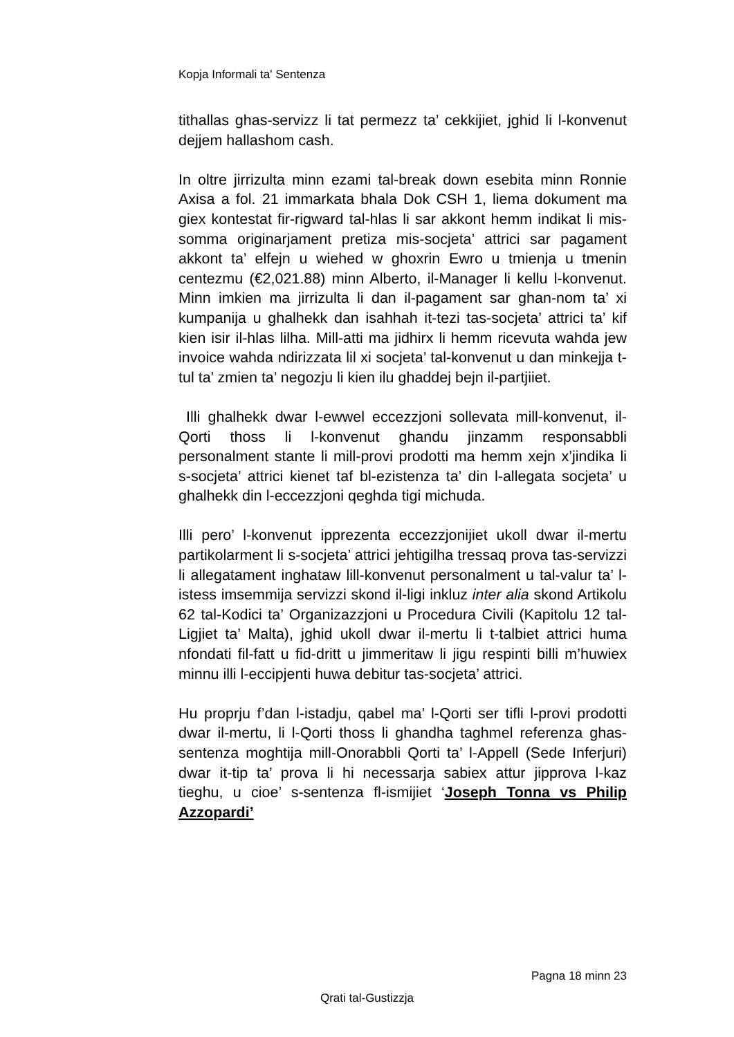Kopja Informali ta' Sentenza
tithallas ghas-servizz li tat permezz ta’ cekkijiet, jghid li l-konvenut dejjem hallashom cash.
In oltre jirrizulta minn ezami tal-break down esebita minn Ronnie Axisa a fol. 21 immarkata bhala Dok CSH 1, liema dokument ma giex kontestat fir-rigward tal-hlas li sar akkont hemm indikat li mis-somma originarjament pretiza mis-socjeta’ attrici sar pagament akkont ta’ elfejn u wiehed w ghoxrin Ewro u tmienja u tmenin centezmu (€2,021.88) minn Alberto, il-Manager li kellu l-konvenut. Minn imkien ma jirrizulta li dan il-pagament sar ghan-nom ta’ xi kumpanija u ghalhekk dan isahhah it-tezi tas-socjeta’ attrici ta’ kif kien isir il-hlas lilha. Mill-atti ma jidhirx li hemm ricevuta wahda jew invoice wahda ndirizzata lil xi socjeta’ tal-konvenut u dan minkejja t-tul ta’ zmien ta’ negozju li kien ilu ghaddej bejn il-partjiiet.
Illi ghalhekk dwar l-ewwel eccezzjoni sollevata mill-konvenut, il-Qorti thoss li l-konvenut ghandu jinzamm responsabbli personalment stante li mill-provi prodotti ma hemm xejn x’jindika li s-socjeta’ attrici kienet taf bl-ezistenza ta’ din l-allegata socjeta’ u ghalhekk din l-eccezzjoni qeghda tigi michuda.
Illi pero’ l-konvenut ipprezenta eccezzjonijiet ukoll dwar il-mertu partikolarment li s-socjeta’ attrici jehtigilha tressaq prova tas-servizzi li allegatament inghataw lill-konvenut personalment u tal-valur ta’ l-istess imsemmija servizzi skond il-ligi inkluz inter alia skond Artikolu 62 tal-Kodici ta’ Organizazzjoni u Procedura Civili (Kapitolu 12 tal-Ligjiet ta’ Malta), jghid ukoll dwar il-mertu li t-talbiet attrici huma nfondati fil-fatt u fid-dritt u jimmeritaw li jigu respinti billi m’huwiex minnu illi l-eccipjenti huwa debitur tas-socjeta’ attrici.
Hu proprju f’dan l-istadju, qabel ma’ l-Qorti ser tifli l-provi prodotti dwar il-mertu, li l-Qorti thoss li ghandha taghmel referenza ghas-sentenza moghtija mill-Onorabbli Qorti ta’ l-Appell (Sede Inferjuri) dwar it-tip ta’ prova li hi necessarja sabiex attur jipprova l-kaz tieghu, u cioe’ s-sentenza fl-ismijiet ‘Joseph Tonna vs Philip Azzopardi’
Pagna 18 minn 23
Qrati tal-Gustizzja